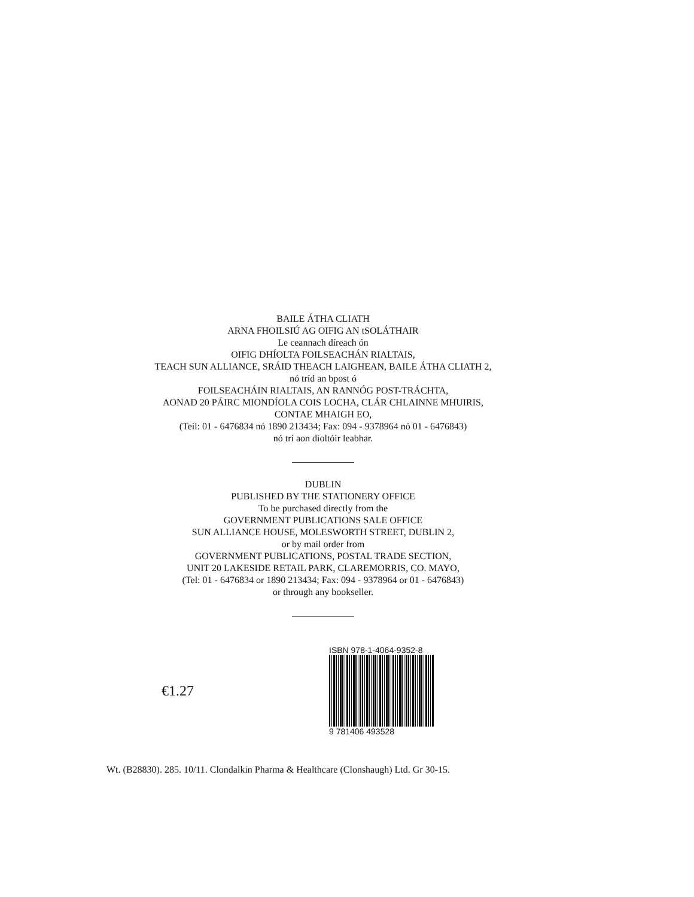BAILE ÁTHA CLIATH
ARNA FHOILSIÚ AG OIFIG AN tSOLÁTHAIR
Le ceannach díreach ón
OIFIG DHÍOLTA FOILSEACHÁN RIALTAIS,
TEACH SUN ALLIANCE, SRÁID THEACH LAIGHEAN, BAILE ÁTHA CLIATH 2,
nó tríd an bpost ó
FOILSEACHÁIN RIALTAIS, AN RANNÓG POST-TRÁCHTA,
AONAD 20 PÁIRC MIONDÍOLA COIS LOCHA, CLÁR CHLAINNE MHUIRIS,
CONTAE MHAIGH EO,
(Teil: 01 - 6476834 nó 1890 213434; Fax: 094 - 9378964 nó 01 - 6476843)
nó trí aon díoltóir leabhar.
DUBLIN
PUBLISHED BY THE STATIONERY OFFICE
To be purchased directly from the
GOVERNMENT PUBLICATIONS SALE OFFICE
SUN ALLIANCE HOUSE, MOLESWORTH STREET, DUBLIN 2,
or by mail order from
GOVERNMENT PUBLICATIONS, POSTAL TRADE SECTION,
UNIT 20 LAKESIDE RETAIL PARK, CLAREMORRIS, CO. MAYO,
(Tel: 01 - 6476834 or 1890 213434; Fax: 094 - 9378964 or 01 - 6476843)
or through any bookseller.
€1.27
ISBN 978-1-4064-9352-8
9 781406 493528
Wt. (B28830). 285. 10/11. Clondalkin Pharma & Healthcare (Clonshaugh) Ltd. Gr 30-15.